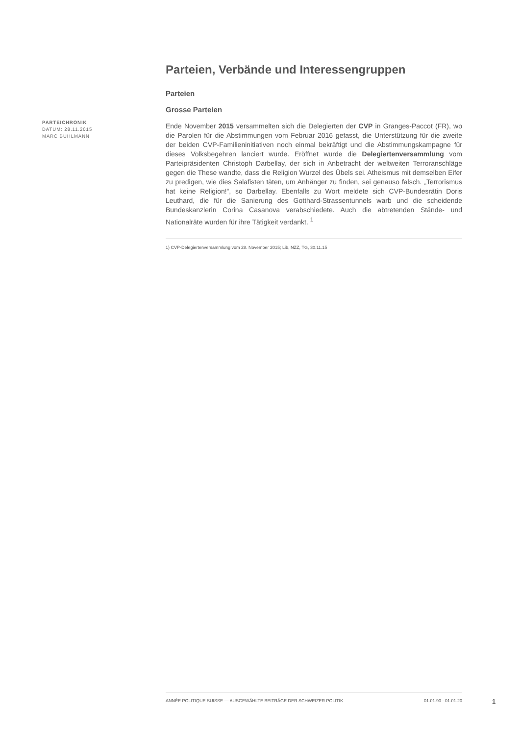PARTEICHRONIK
DATUM: 28.11.2015
MARC BÜHLMANN
Parteien, Verbände und Interessengruppen
Parteien
Grosse Parteien
Ende November 2015 versammelten sich die Delegierten der CVP in Granges-Paccot (FR), wo die Parolen für die Abstimmungen vom Februar 2016 gefasst, die Unterstützung für die zweite der beiden CVP-Familieninitiativen noch einmal bekräftigt und die Abstimmungskampagne für dieses Volksbegehren lanciert wurde. Eröffnet wurde die Delegiertenversammlung vom Parteipräsidenten Christoph Darbellay, der sich in Anbetracht der weltweiten Terroranschläge gegen die These wandte, dass die Religion Wurzel des Übels sei. Atheismus mit demselben Eifer zu predigen, wie dies Salafisten täten, um Anhänger zu finden, sei genauso falsch. „Terrorismus hat keine Religion!‟, so Darbellay. Ebenfalls zu Wort meldete sich CVP-Bundesrätin Doris Leuthard, die für die Sanierung des Gotthard-Strassentunnels warb und die scheidende Bundeskanzlerin Corina Casanova verabschiedete. Auch die abtretenden Stände- und Nationalräte wurden für ihre Tätigkeit verdankt. <sup>1</sup>
1) CVP-Delegiertenversammlung vom 28. November 2015; Lib, NZZ, TG, 30.11.15
ANNÉE POLITIQUE SUISSE — AUSGEWÄHLTE BEITRÄGE DER SCHWEIZER POLITIK 01.01.90 - 01.01.20
1